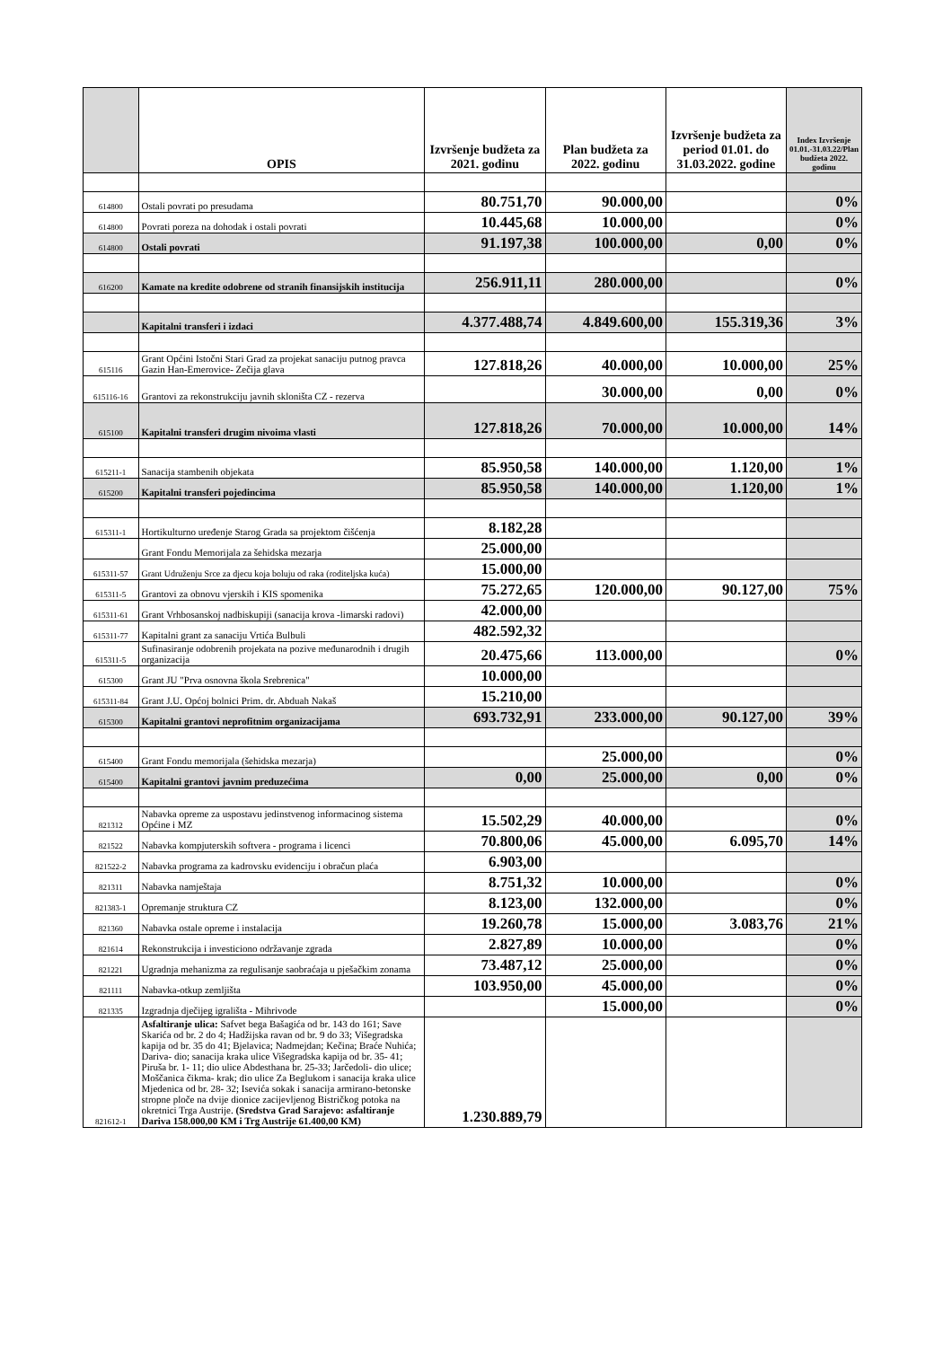| | OPIS | Izvršenje budžeta za 2021. godinu | Plan budžeta za 2022. godinu | Izvršenje budžeta za period 01.01. do 31.03.2022. godine | Index Izvršenje 01.01.-31.03.22/Plan budžeta 2022. godinu |
| --- | --- | --- | --- | --- | --- |
| 614800 | Ostali povrati po presudama | 80.751,70 | 90.000,00 | | 0% |
| 614800 | Povrati poreza na dohodak i ostali povrati | 10.445,68 | 10.000,00 | | 0% |
| 614800 | Ostali povrati | 91.197,38 | 100.000,00 | 0,00 | 0% |
| 616200 | Kamate na kredite odobrene od stranih finansijskih institucija | 256.911,11 | 280.000,00 | | 0% |
| | Kapitalni transferi i izdaci | 4.377.488,74 | 4.849.600,00 | 155.319,36 | 3% |
| 615116 | Grant Općini Istočni Stari Grad za projekat sanaciju putnog pravca Gazin Han-Emerovice- Zečija glava | 127.818,26 | 40.000,00 | 10.000,00 | 25% |
| 615116-16 | Grantovi za rekonstrukciju javnih skloništa CZ - rezerva | | 30.000,00 | 0,00 | 0% |
| 615100 | Kapitalni transferi drugim nivoima vlasti | 127.818,26 | 70.000,00 | 10.000,00 | 14% |
| 615211-1 | Sanacija stambenih objekata | 85.950,58 | 140.000,00 | 1.120,00 | 1% |
| 615200 | Kapitalni transferi pojedincima | 85.950,58 | 140.000,00 | 1.120,00 | 1% |
| 615311-1 | Hortikulturno uređenje Starog Grada sa projektom čišćenja | 8.182,28 | | | |
| | Grant Fondu Memorijala za šehidska mezarja | 25.000,00 | | | |
| 615311-57 | Grant Udruženju Srce za djecu koja boluju od raka (roditeljska kuća) | 15.000,00 | | | |
| 615311-5 | Grantovi za obnovu vjerskih i KIS spomenika | 75.272,65 | 120.000,00 | 90.127,00 | 75% |
| 615311-61 | Grant Vrhbosanskoj nadbiskupiji (sanacija krova -limarski radovi) | 42.000,00 | | | |
| 615311-77 | Kapitalni grant za sanaciju Vrtića Bulbuli | 482.592,32 | | | |
| 615311-5 | Sufinasiranje odobrenih projekata na pozive međunarodnih i drugih organizacija | 20.475,66 | 113.000,00 | | 0% |
| 615300 | Grant JU "Prva osnovna škola Srebrenica" | 10.000,00 | | | |
| 615311-84 | Grant J.U. Općoj bolnici Prim. dr. Abduah Nakaš | 15.210,00 | | | |
| 615300 | Kapitalni grantovi neprofitnim organizacijama | 693.732,91 | 233.000,00 | 90.127,00 | 39% |
| 615400 | Grant Fondu memorijala (šehidska mezarja) | | 25.000,00 | | 0% |
| 615400 | Kapitalni grantovi javnim preduzećima | 0,00 | 25.000,00 | 0,00 | 0% |
| 821312 | Nabavka opreme za uspostavu jedinstvenog informacinog sistema Općine i MZ | 15.502,29 | 40.000,00 | | 0% |
| 821522 | Nabavka kompjuterskih softvera - programa i licenci | 70.800,06 | 45.000,00 | 6.095,70 | 14% |
| 821522-2 | Nabavka programa za kadrovsku evidenciju i obračun plaća | 6.903,00 | | | |
| 821311 | Nabavka namještaja | 8.751,32 | 10.000,00 | | 0% |
| 821383-1 | Opremanje struktura CZ | 8.123,00 | 132.000,00 | | 0% |
| 821360 | Nabavka ostale opreme i instalacija | 19.260,78 | 15.000,00 | 3.083,76 | 21% |
| 821614 | Rekonstrukcija i investiciono održavanje zgrada | 2.827,89 | 10.000,00 | | 0% |
| 821221 | Ugradnja mehanizma za regulisanje saobraćaja u pješačkim zonama | 73.487,12 | 25.000,00 | | 0% |
| 821111 | Nabavka-otkup zemljišta | 103.950,00 | 45.000,00 | | 0% |
| 821335 | Izgradnja dječijeg igrališta - Mihrivode | | 15.000,00 | | 0% |
| 821612-1 | Asfaltiranje ulica: Safvet bega Bašagića od br. 143 do 161; Save Skarića od br. 2 do 4; Hadžijska ravan od br. 9 do 33; Višegradska kapija od br. 35 do 41; Bjelavica; Nadmejdan; Kečina; Braće Nuhića; Dariva- dio; sanacija kraka ulice Višegradska kapija od br. 35- 41; Piruša br. 1- 11; dio ulice Abdesthana br. 25-33; Jarčedoli- dio ulice; Moščanica čikma- krak; dio ulice Za Beglukom i sanacija kraka ulice Mjedenica od br. 28- 32; Isevića sokak i sanacija armirano-betonske stropne ploče na dvije dionice zacijevljenog Bistričkog potoka na okretnici Trga Austrije. (Sredstva Grad Sarajevo: asfaltiranje Dariva 158.000,00 KM i Trg Austrije 61.400,00 KM) | 1.230.889,79 | | | |